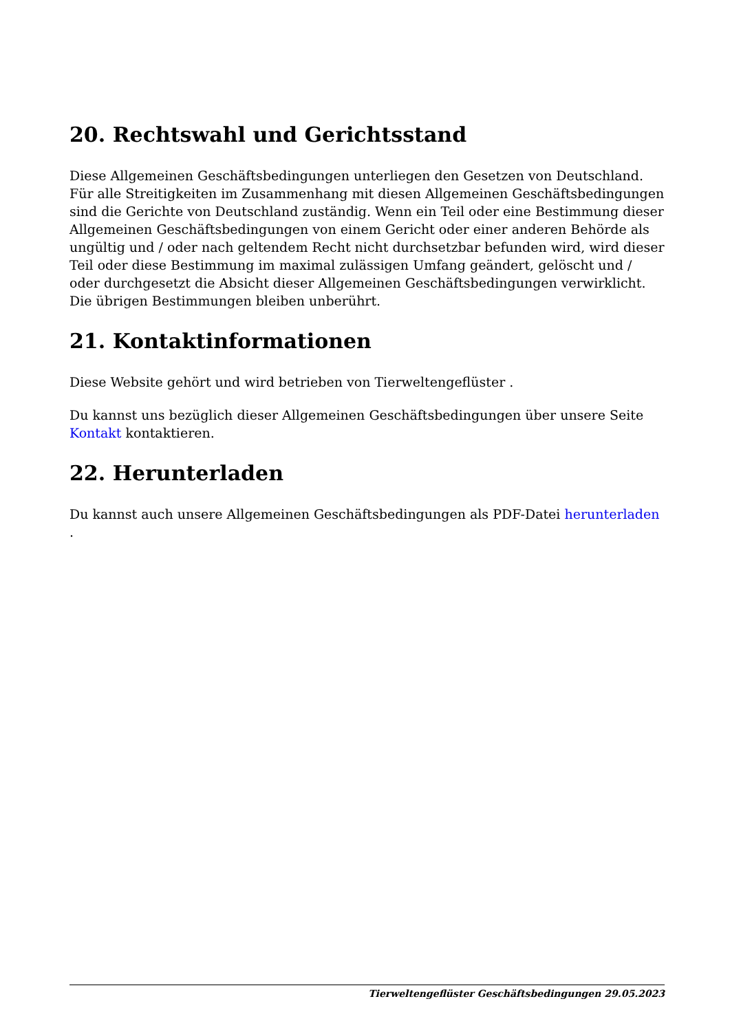20. Rechtswahl und Gerichtsstand
Diese Allgemeinen Geschäftsbedingungen unterliegen den Gesetzen von Deutschland. Für alle Streitigkeiten im Zusammenhang mit diesen Allgemeinen Geschäftsbedingungen sind die Gerichte von Deutschland zuständig. Wenn ein Teil oder eine Bestimmung dieser Allgemeinen Geschäftsbedingungen von einem Gericht oder einer anderen Behörde als ungültig und / oder nach geltendem Recht nicht durchsetzbar befunden wird, wird dieser Teil oder diese Bestimmung im maximal zulässigen Umfang geändert, gelöscht und / oder durchgesetzt die Absicht dieser Allgemeinen Geschäftsbedingungen verwirklicht. Die übrigen Bestimmungen bleiben unberührt.
21. Kontaktinformationen
Diese Website gehört und wird betrieben von Tierweltengeflüster .
Du kannst uns bezüglich dieser Allgemeinen Geschäftsbedingungen über unsere Seite Kontakt kontaktieren.
22. Herunterladen
Du kannst auch unsere Allgemeinen Geschäftsbedingungen als PDF-Datei herunterladen .
Tierweltengeflüster Geschäftsbedingungen 29.05.2023